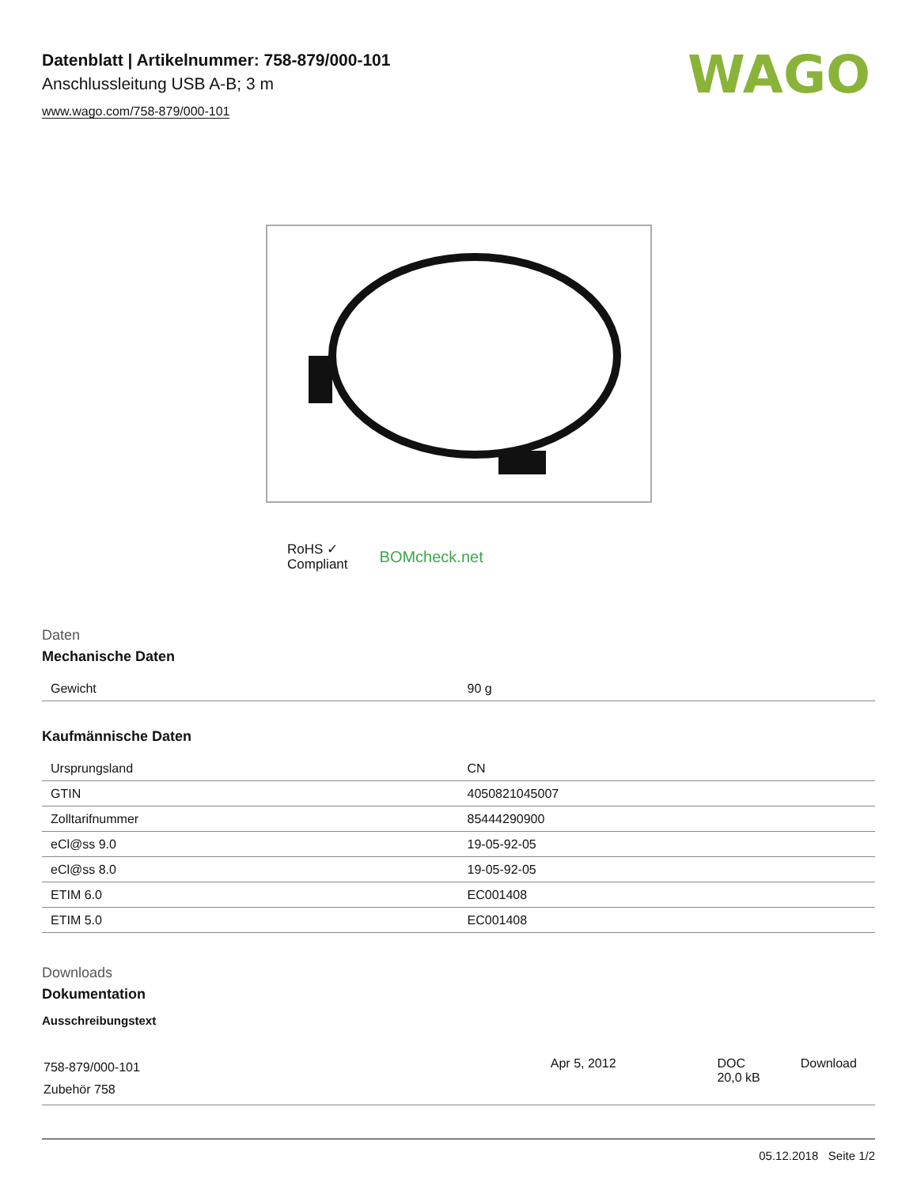Datenblatt | Artikelnummer: 758-879/000-101
Anschlussleitung USB A-B; 3 m
www.wago.com/758-879/000-101
WAGO
RoHS ✓
Compliant
BOMcheck.net
Daten
Mechanische Daten
| Gewicht | 90 g |
Kaufmännische Daten
| Ursprungsland | CN |
| GTIN | 4050821045007 |
| Zolltarifnummer | 85444290900 |
| eCl@ss 9.0 | 19-05-92-05 |
| eCl@ss 8.0 | 19-05-92-05 |
| ETIM 6.0 | EC001408 |
| ETIM 5.0 | EC001408 |
Downloads
Dokumentation
Ausschreibungstext
| 758-879/000-101 Zubehör 758 | Apr 5, 2012 | DOC 20,0 kB | Download |
05.12.2018 Seite 1/2